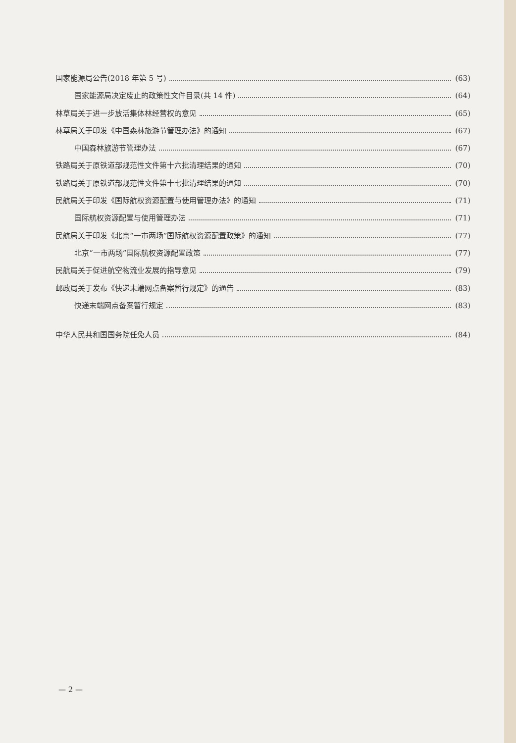国家能源局公告(2018 年第 5 号) (63)
国家能源局决定废止的政策性文件目录(共 14 件) (64)
林草局关于进一步放活集体林经营权的意见 (65)
林草局关于印发《中国森林旅游节管理办法》的通知 (67)
中国森林旅游节管理办法 (67)
铁路局关于原铁道部规范性文件第十六批清理结果的通知 (70)
铁路局关于原铁道部规范性文件第十七批清理结果的通知 (70)
民航局关于印发《国际航权资源配置与使用管理办法》的通知 (71)
国际航权资源配置与使用管理办法 (71)
民航局关于印发《北京“一市两场”国际航权资源配置政策》的通知 (77)
北京“一市两场”国际航权资源配置政策 (77)
民航局关于促进航空物流业发展的指导意见 (79)
邮政局关于发布《快递末端网点备案暂行规定》的通告 (83)
快递末端网点备案暂行规定 (83)
中华人民共和国国务院任免人员 (84)
— 2 —